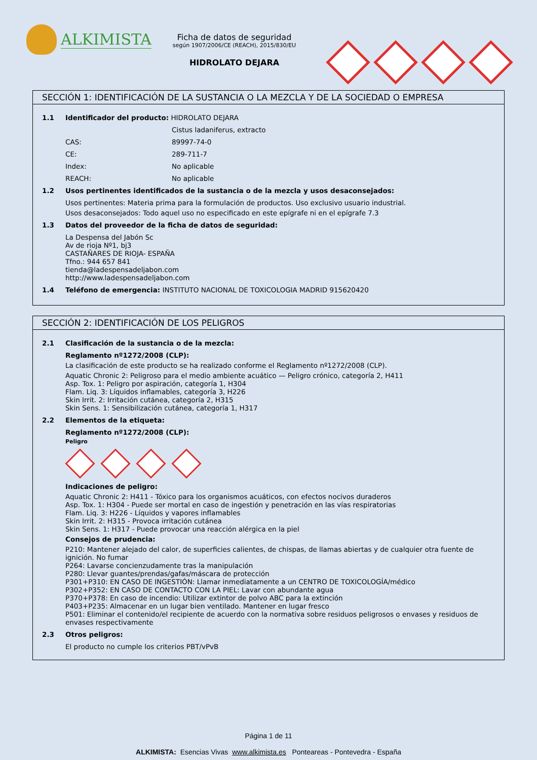ALKIMISTA
Ficha de datos de seguridad
según 1907/2006/CE (REACH), 2015/830/EU
HIDROLATO DEJARA
SECCIÓN 1: IDENTIFICACIÓN DE LA SUSTANCIA O LA MEZCLA Y DE LA SOCIEDAD O EMPRESA
1.1 Identificador del producto: HIDROLATO DEJARA
Cistus ladaniferus, extracto
CAS: 89997-74-0
CE: 289-711-7
Index: No aplicable
REACH: No aplicable
1.2 Usos pertinentes identificados de la sustancia o de la mezcla y usos desaconsejados:
Usos pertinentes: Materia prima para la formulación de productos. Uso exclusivo usuario industrial.
Usos desaconsejados: Todo aquel uso no especificado en este epígrafe ni en el epígrafe 7.3
1.3 Datos del proveedor de la ficha de datos de seguridad:
La Despensa del Jabón Sc
Av de rioja Nº1, bj3
CASTAÑARES DE RIOJA- ESPAÑA
Tfno.: 944 657 841
tienda@ladespensadeljabon.com
http://www.ladespensadeljabon.com
1.4 Teléfono de emergencia: INSTITUTO NACIONAL DE TOXICOLOGIA MADRID 915620420
SECCIÓN 2: IDENTIFICACIÓN DE LOS PELIGROS
2.1 Clasificación de la sustancia o de la mezcla:
Reglamento nº1272/2008 (CLP):
La clasificación de este producto se ha realizado conforme el Reglamento nº1272/2008 (CLP).
Aquatic Chronic 2: Peligroso para el medio ambiente acuático — Peligro crónico, categoría 2, H411
Asp. Tox. 1: Peligro por aspiración, categoría 1, H304
Flam. Liq. 3: Líquidos inflamables, categoría 3, H226
Skin Irrit. 2: Irritación cutánea, categoría 2, H315
Skin Sens. 1: Sensibilización cutánea, categoría 1, H317
2.2 Elementos de la etiqueta:
Reglamento nº1272/2008 (CLP):
Peligro
Indicaciones de peligro:
Aquatic Chronic 2: H411 - Tóxico para los organismos acuáticos, con efectos nocivos duraderos
Asp. Tox. 1: H304 - Puede ser mortal en caso de ingestión y penetración en las vías respiratorias
Flam. Liq. 3: H226 - Líquidos y vapores inflamables
Skin Irrit. 2: H315 - Provoca irritación cutánea
Skin Sens. 1: H317 - Puede provocar una reacción alérgica en la piel
Consejos de prudencia:
P210: Mantener alejado del calor, de superficies calientes, de chispas, de llamas abiertas y de cualquier otra fuente de ignición. No fumar
P264: Lavarse concienzudamente tras la manipulación
P280: Llevar guantes/prendas/gafas/máscara de protección
P301+P310: EN CASO DE INGESTIÓN: Llamar inmediatamente a un CENTRO DE TOXICOLOGÍA/médico
P302+P352: EN CASO DE CONTACTO CON LA PIEL: Lavar con abundante agua
P370+P378: En caso de incendio: Utilizar extintor de polvo ABC para la extinción
P403+P235: Almacenar en un lugar bien ventilado. Mantener en lugar fresco
P501: Eliminar el contenido/el recipiente de acuerdo con la normativa sobre residuos peligrosos o envases y residuos de envases respectivamente
2.3 Otros peligros:
El producto no cumple los criterios PBT/vPvB
Página 1 de 11
ALKIMISTA: Esencias Vivas www.alkimista.es Ponteareas - Pontevedra - España